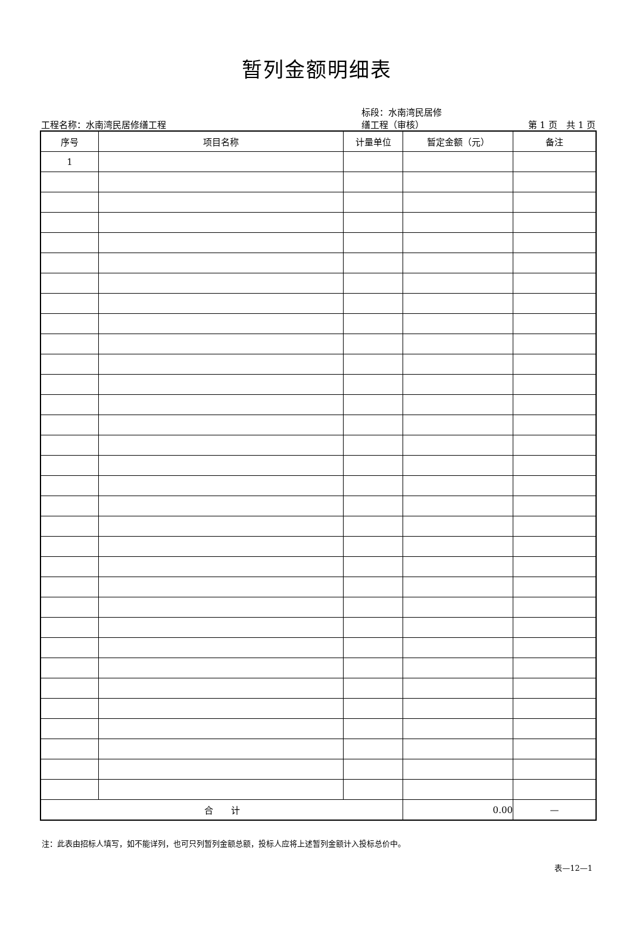暂列金额明细表
工程名称：水南湾民居修缮工程
标段：水南湾民居修
缮工程（审核）
第 1 页　共 1 页
| 序号 | 项目名称 | 计量单位 | 暂定金额（元） | 备注 |
| --- | --- | --- | --- | --- |
| 1 | | | | |
| 合 计 | | | 0.00 | — |
注：此表由招标人填写，如不能详列，也可只列暂列金额总额，投标人应将上述暂列金额计入投标总价中。
表—12—1